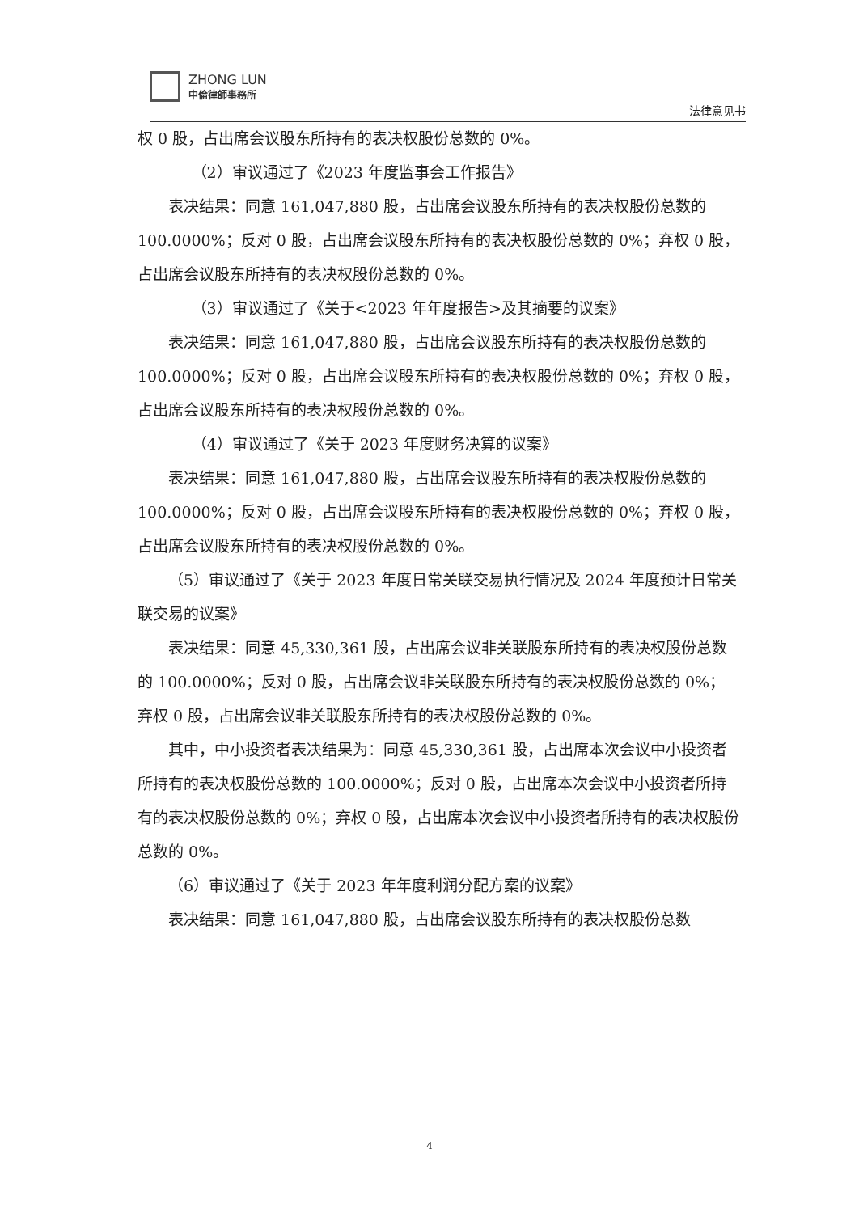ZHONG LUN
中倫律師事務所
法律意见书
权 0 股，占出席会议股东所持有的表决权股份总数的 0%。
（2）审议通过了《2023 年度监事会工作报告》
表决结果：同意 161,047,880 股，占出席会议股东所持有的表决权股份总数的 100.0000%；反对 0 股，占出席会议股东所持有的表决权股份总数的 0%；弃权 0 股，占出席会议股东所持有的表决权股份总数的 0%。
（3）审议通过了《关于<2023 年年度报告>及其摘要的议案》
表决结果：同意 161,047,880 股，占出席会议股东所持有的表决权股份总数的 100.0000%；反对 0 股，占出席会议股东所持有的表决权股份总数的 0%；弃权 0 股，占出席会议股东所持有的表决权股份总数的 0%。
（4）审议通过了《关于 2023 年度财务决算的议案》
表决结果：同意 161,047,880 股，占出席会议股东所持有的表决权股份总数的 100.0000%；反对 0 股，占出席会议股东所持有的表决权股份总数的 0%；弃权 0 股，占出席会议股东所持有的表决权股份总数的 0%。
（5）审议通过了《关于 2023 年度日常关联交易执行情况及 2024 年度预计日常关联交易的议案》
表决结果：同意 45,330,361 股，占出席会议非关联股东所持有的表决权股份总数的 100.0000%；反对 0 股，占出席会议非关联股东所持有的表决权股份总数的 0%；弃权 0 股，占出席会议非关联股东所持有的表决权股份总数的 0%。
其中，中小投资者表决结果为：同意 45,330,361 股，占出席本次会议中小投资者所持有的表决权股份总数的 100.0000%；反对 0 股，占出席本次会议中小投资者所持有的表决权股份总数的 0%；弃权 0 股，占出席本次会议中小投资者所持有的表决权股份总数的 0%。
（6）审议通过了《关于 2023 年年度利润分配方案的议案》
表决结果：同意 161,047,880 股，占出席会议股东所持有的表决权股份总数
4